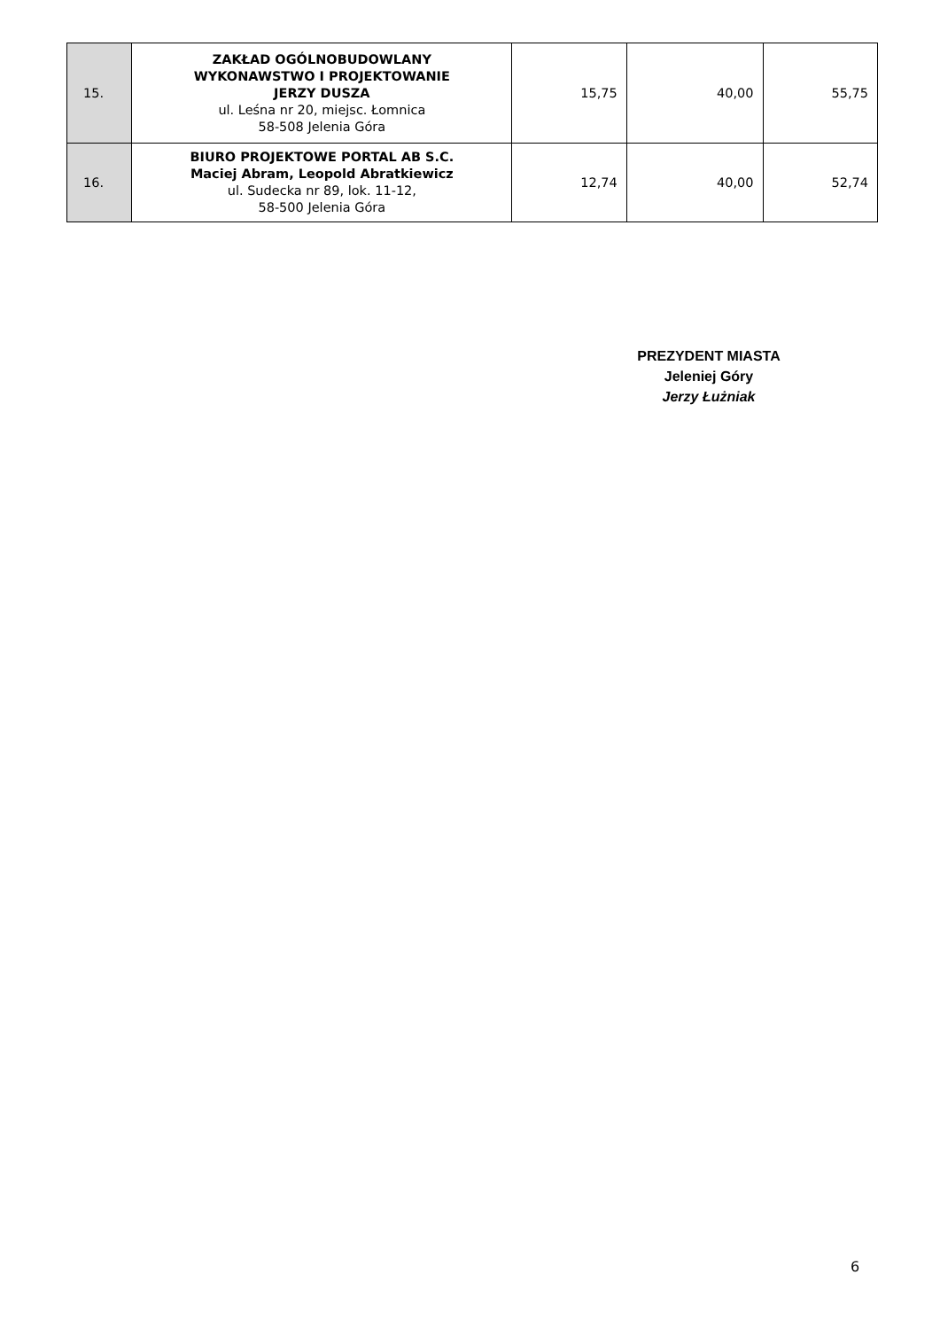| 15. | ZAKŁAD OGÓLNOBUDOWLANY WYKONAWSTWO I PROJEKTOWANIE JERZY DUSZA ul. Leśna nr 20, miejsc. Łomnica 58-508 Jelenia Góra | 15,75 | 40,00 | 55,75 |
| 16. | BIURO PROJEKTOWE PORTAL AB S.C. Maciej Abram, Leopold Abratkiewicz ul. Sudecka nr 89, lok. 11-12, 58-500 Jelenia Góra | 12,74 | 40,00 | 52,74 |
PREZYDENT MIASTA
Jeleniej Góry
Jerzy Łużniak
6